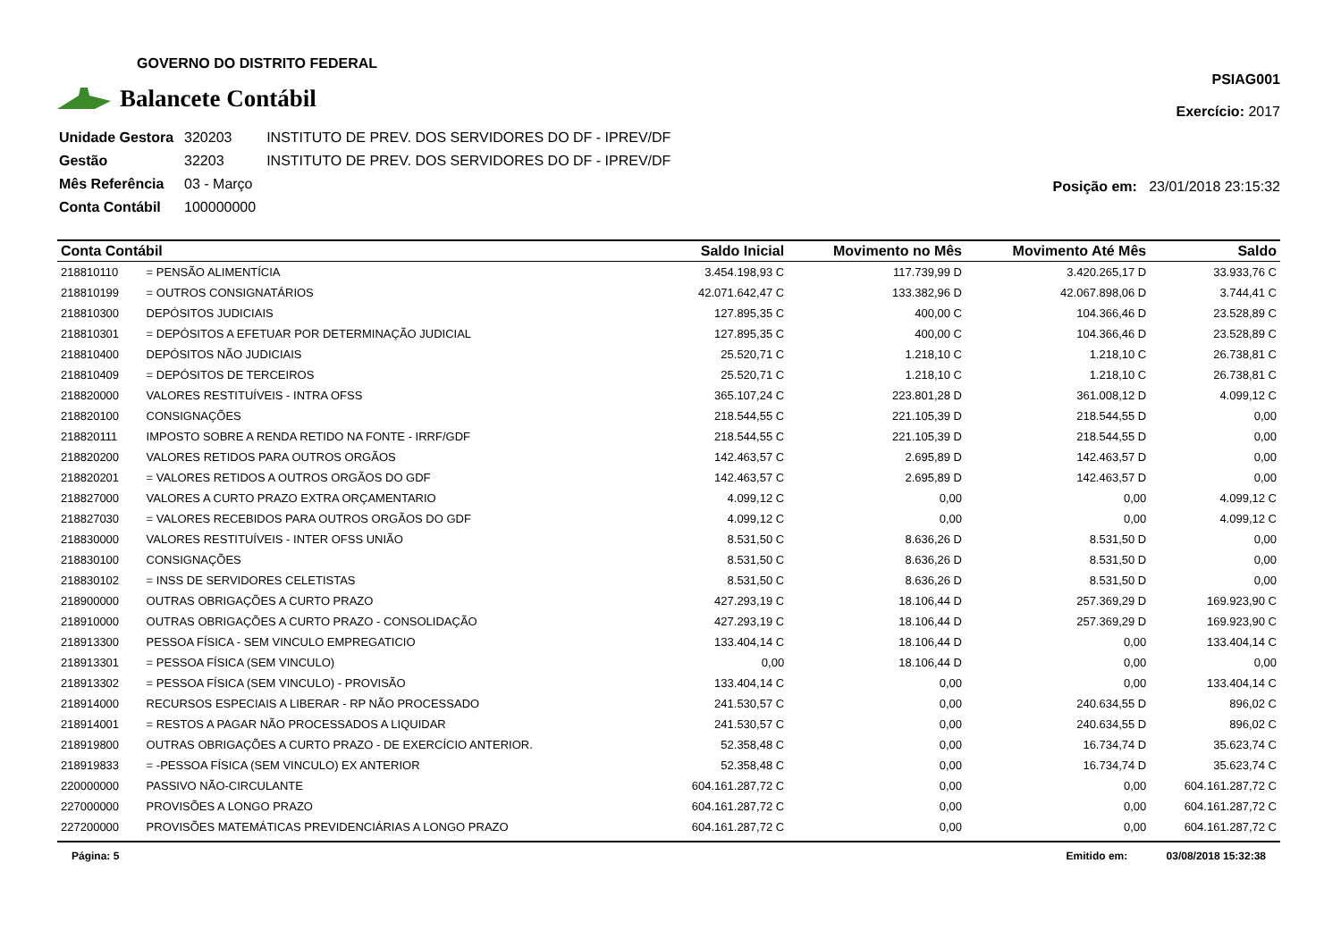GOVERNO DO DISTRITO FEDERAL
Balancete Contábil
PSIAG001
Exercício: 2017
| Unidade Gestora | 320203 | INSTITUTO DE PREV. DOS SERVIDORES DO DF - IPREV/DF |
| Gestão | 32203 | INSTITUTO DE PREV. DOS SERVIDORES DO DF - IPREV/DF |
| Mês Referência | 03 - Março | |
| Conta Contábil | 100000000 | |
Posição em: 23/01/2018 23:15:32
| Conta Contábil | | Saldo Inicial | Movimento no Mês | Movimento Até Mês | Saldo |
| --- | --- | --- | --- | --- | --- |
| 218810110 | = PENSÃO ALIMENTÍCIA | 3.454.198,93 C | 117.739,99 D | 3.420.265,17 D | 33.933,76 C |
| 218810199 | = OUTROS CONSIGNATÁRIOS | 42.071.642,47 C | 133.382,96 D | 42.067.898,06 D | 3.744,41 C |
| 218810300 | DEPÓSITOS JUDICIAIS | 127.895,35 C | 400,00 C | 104.366,46 D | 23.528,89 C |
| 218810301 | = DEPÓSITOS A EFETUAR POR DETERMINAÇÃO JUDICIAL | 127.895,35 C | 400,00 C | 104.366,46 D | 23.528,89 C |
| 218810400 | DEPÓSITOS NÃO JUDICIAIS | 25.520,71 C | 1.218,10 C | 1.218,10 C | 26.738,81 C |
| 218810409 | = DEPÓSITOS DE TERCEIROS | 25.520,71 C | 1.218,10 C | 1.218,10 C | 26.738,81 C |
| 218820000 | VALORES RESTITUÍVEIS - INTRA OFSS | 365.107,24 C | 223.801,28 D | 361.008,12 D | 4.099,12 C |
| 218820100 | CONSIGNAÇÕES | 218.544,55 C | 221.105,39 D | 218.544,55 D | 0,00 |
| 218820111 | IMPOSTO SOBRE A RENDA RETIDO NA FONTE - IRRF/GDF | 218.544,55 C | 221.105,39 D | 218.544,55 D | 0,00 |
| 218820200 | VALORES RETIDOS PARA OUTROS ORGÃOS | 142.463,57 C | 2.695,89 D | 142.463,57 D | 0,00 |
| 218820201 | = VALORES RETIDOS A OUTROS ORGÃOS DO GDF | 142.463,57 C | 2.695,89 D | 142.463,57 D | 0,00 |
| 218827000 | VALORES A CURTO PRAZO EXTRA ORÇAMENTARIO | 4.099,12 C | 0,00 | 0,00 | 4.099,12 C |
| 218827030 | = VALORES RECEBIDOS PARA OUTROS ORGÃOS DO GDF | 4.099,12 C | 0,00 | 0,00 | 4.099,12 C |
| 218830000 | VALORES RESTITUÍVEIS - INTER OFSS UNIÃO | 8.531,50 C | 8.636,26 D | 8.531,50 D | 0,00 |
| 218830100 | CONSIGNAÇÕES | 8.531,50 C | 8.636,26 D | 8.531,50 D | 0,00 |
| 218830102 | = INSS DE SERVIDORES CELETISTAS | 8.531,50 C | 8.636,26 D | 8.531,50 D | 0,00 |
| 218900000 | OUTRAS OBRIGAÇÕES A CURTO PRAZO | 427.293,19 C | 18.106,44 D | 257.369,29 D | 169.923,90 C |
| 218910000 | OUTRAS OBRIGAÇÕES A CURTO PRAZO - CONSOLIDAÇÃO | 427.293,19 C | 18.106,44 D | 257.369,29 D | 169.923,90 C |
| 218913300 | PESSOA FÍSICA - SEM VINCULO EMPREGATICIO | 133.404,14 C | 18.106,44 D | 0,00 | 133.404,14 C |
| 218913301 | = PESSOA FÍSICA (SEM VINCULO) | 0,00 | 18.106,44 D | 0,00 | 0,00 |
| 218913302 | = PESSOA FÍSICA (SEM VINCULO) - PROVISÃO | 133.404,14 C | 0,00 | 0,00 | 133.404,14 C |
| 218914000 | RECURSOS ESPECIAIS A LIBERAR - RP NÃO PROCESSADO | 241.530,57 C | 0,00 | 240.634,55 D | 896,02 C |
| 218914001 | = RESTOS A PAGAR NÃO PROCESSADOS A LIQUIDAR | 241.530,57 C | 0,00 | 240.634,55 D | 896,02 C |
| 218919800 | OUTRAS OBRIGAÇÕES A CURTO PRAZO - DE EXERCÍCIO ANTERIOR. | 52.358,48 C | 0,00 | 16.734,74 D | 35.623,74 C |
| 218919833 | = -PESSOA FÍSICA (SEM VINCULO) EX ANTERIOR | 52.358,48 C | 0,00 | 16.734,74 D | 35.623,74 C |
| 220000000 | PASSIVO NÃO-CIRCULANTE | 604.161.287,72 C | 0,00 | 0,00 | 604.161.287,72 C |
| 227000000 | PROVISÕES A LONGO PRAZO | 604.161.287,72 C | 0,00 | 0,00 | 604.161.287,72 C |
| 227200000 | PROVISÕES MATEMÁTICAS PREVIDENCIÁRIAS A LONGO PRAZO | 604.161.287,72 C | 0,00 | 0,00 | 604.161.287,72 C |
Página: 5 Emitido em: 03/08/2018 15:32:38